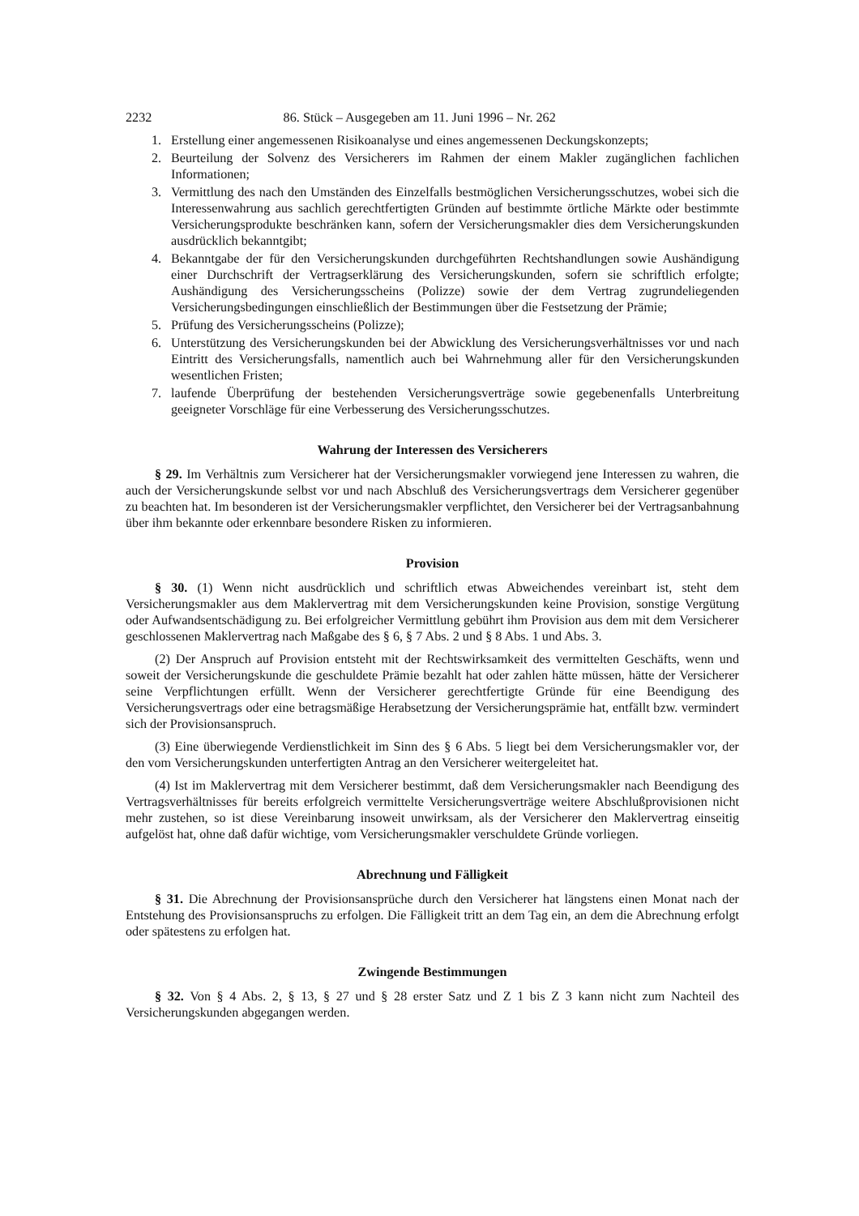2232 86. Stück – Ausgegeben am 11. Juni 1996 – Nr. 262
1. Erstellung einer angemessenen Risikoanalyse und eines angemessenen Deckungskonzepts;
2. Beurteilung der Solvenz des Versicherers im Rahmen der einem Makler zugänglichen fachlichen Informationen;
3. Vermittlung des nach den Umständen des Einzelfalls bestmöglichen Versicherungsschutzes, wobei sich die Interessenwahrung aus sachlich gerechtfertigten Gründen auf bestimmte örtliche Märkte oder bestimmte Versicherungsprodukte beschränken kann, sofern der Versicherungsmakler dies dem Versicherungskunden ausdrücklich bekanntgibt;
4. Bekanntgabe der für den Versicherungskunden durchgeführten Rechtshandlungen sowie Aushändigung einer Durchschrift der Vertragserklärung des Versicherungskunden, sofern sie schriftlich erfolgte; Aushändigung des Versicherungsscheins (Polizze) sowie der dem Vertrag zugrundeliegenden Versicherungsbedingungen einschließlich der Bestimmungen über die Festsetzung der Prämie;
5. Prüfung des Versicherungsscheins (Polizze);
6. Unterstützung des Versicherungskunden bei der Abwicklung des Versicherungsverhältnisses vor und nach Eintritt des Versicherungsfalls, namentlich auch bei Wahrnehmung aller für den Versicherungskunden wesentlichen Fristen;
7. laufende Überprüfung der bestehenden Versicherungsverträge sowie gegebenenfalls Unterbreitung geeigneter Vorschläge für eine Verbesserung des Versicherungsschutzes.
Wahrung der Interessen des Versicherers
§ 29. Im Verhältnis zum Versicherer hat der Versicherungsmakler vorwiegend jene Interessen zu wahren, die auch der Versicherungskunde selbst vor und nach Abschluß des Versicherungsvertrags dem Versicherer gegenüber zu beachten hat. Im besonderen ist der Versicherungsmakler verpflichtet, den Versicherer bei der Vertragsanbahnung über ihm bekannte oder erkennbare besondere Risken zu informieren.
Provision
§ 30. (1) Wenn nicht ausdrücklich und schriftlich etwas Abweichendes vereinbart ist, steht dem Versicherungsmakler aus dem Maklervertrag mit dem Versicherungskunden keine Provision, sonstige Vergütung oder Aufwandsentschädigung zu. Bei erfolgreicher Vermittlung gebührt ihm Provision aus dem mit dem Versicherer geschlossenen Maklervertrag nach Maßgabe des § 6, § 7 Abs. 2 und § 8 Abs. 1 und Abs. 3.
(2) Der Anspruch auf Provision entsteht mit der Rechtswirksamkeit des vermittelten Geschäfts, wenn und soweit der Versicherungskunde die geschuldete Prämie bezahlt hat oder zahlen hätte müssen, hätte der Versicherer seine Verpflichtungen erfüllt. Wenn der Versicherer gerechtfertigte Gründe für eine Beendigung des Versicherungsvertrags oder eine betragsmäßige Herabsetzung der Versicherungsprämie hat, entfällt bzw. vermindert sich der Provisionsanspruch.
(3) Eine überwiegende Verdienstlichkeit im Sinn des § 6 Abs. 5 liegt bei dem Versicherungsmakler vor, der den vom Versicherungskunden unterfertigten Antrag an den Versicherer weitergeleitet hat.
(4) Ist im Maklervertrag mit dem Versicherer bestimmt, daß dem Versicherungsmakler nach Beendigung des Vertragsverhältnisses für bereits erfolgreich vermittelte Versicherungsverträge weitere Abschlußprovisionen nicht mehr zustehen, so ist diese Vereinbarung insoweit unwirksam, als der Versicherer den Maklervertrag einseitig aufgelöst hat, ohne daß dafür wichtige, vom Versicherungsmakler verschuldete Gründe vorliegen.
Abrechnung und Fälligkeit
§ 31. Die Abrechnung der Provisionsansprüche durch den Versicherer hat längstens einen Monat nach der Entstehung des Provisionsanspruchs zu erfolgen. Die Fälligkeit tritt an dem Tag ein, an dem die Abrechnung erfolgt oder spätestens zu erfolgen hat.
Zwingende Bestimmungen
§ 32. Von § 4 Abs. 2, § 13, § 27 und § 28 erster Satz und Z 1 bis Z 3 kann nicht zum Nachteil des Versicherungskunden abgegangen werden.